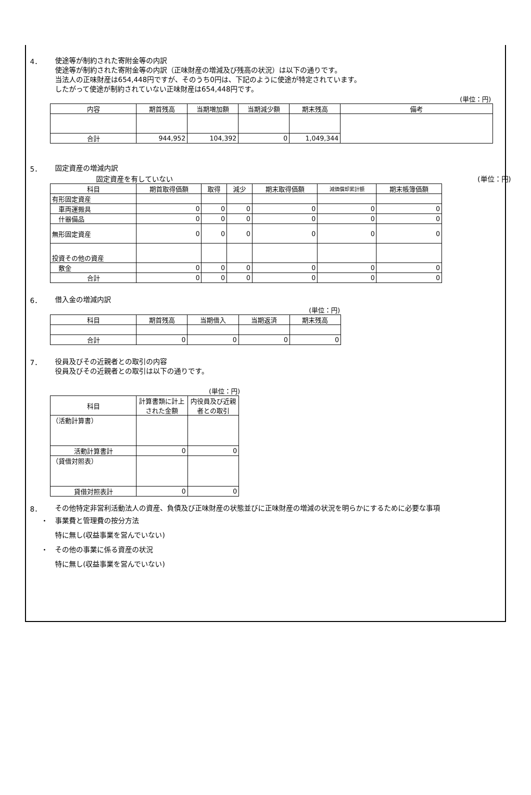4．
使途等が制約された寄附金等の内訳
使途等が制約された寄附金等の内訳（正味財産の増減及び残高の状況）は以下の通りです。
当法人の正味財産は654,448円ですが、そのうち0円は、下記のように使途が特定されています。
したがって使途が制約されていない正味財産は654,448円です。
(単位：円)
| 内容 | 期首残高 | 当期増加額 | 当期減少額 | 期末残高 | 備考 |
| --- | --- | --- | --- | --- | --- |
| 合計 | 944,952 | 104,392 | 0 | 1,049,344 | |
5．
固定資産の増減内訳
固定資産を有していない (単位：円)
| 科目 | 期首取得価額 | 取得 | 減少 | 期末取得価額 | 減価償却累計額 | 期末帳簿価額 |
| --- | --- | --- | --- | --- | --- | --- |
| 有形固定資産 | | | | | | |
| 車両運搬具 | 0 | 0 | 0 | 0 | 0 | 0 |
| 什器備品 | 0 | 0 | 0 | 0 | 0 | 0 |
| 無形固定資産 | 0 | 0 | 0 | 0 | 0 | 0 |
| 投資その他の資産 | | | | | | |
| 敷金 | 0 | 0 | 0 | 0 | 0 | 0 |
| 合計 | 0 | 0 | 0 | 0 | 0 | 0 |
6．
借入金の増減内訳
(単位：円)
| 科目 | 期首残高 | 当期借入 | 当期返済 | 期末残高 |
| --- | --- | --- | --- | --- |
| 合計 | 0 | 0 | 0 | 0 |
7．
役員及びその近親者との取引の内容
役員及びその近親者との取引は以下の通りです。
(単位：円)
| 科目 | 計算書類に計上された金額 | 内役員及び近親者との取引 |
| --- | --- | --- |
| （活動計算書） | | |
| 活動計算書計 | 0 | 0 |
| （貸借対照表） | | |
| 貸借対照表計 | 0 | 0 |
8．
その他特定非営利活動法人の資産、負債及び正味財産の状態並びに正味財産の増減の状況を明らかにするために必要な事項
・　事業費と管理費の按分方法
特に無し(収益事業を営んでいない)
・　その他の事業に係る資産の状況
特に無し(収益事業を営んでいない)